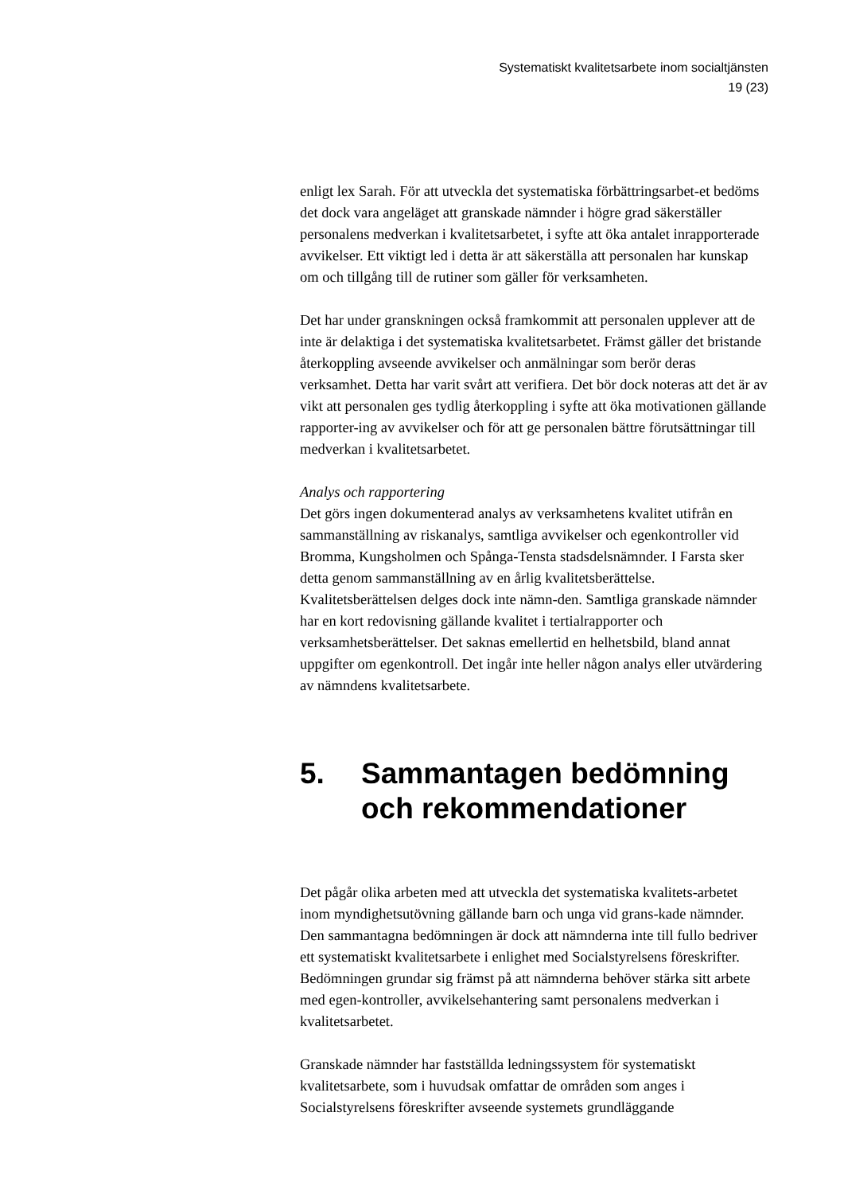Systematiskt kvalitetsarbete inom socialtjänsten
19 (23)
enligt lex Sarah. För att utveckla det systematiska förbättringsarbet-et bedöms det dock vara angeläget att granskade nämnder i högre grad säkerställer personalens medverkan i kvalitetsarbetet, i syfte att öka antalet inrapporterade avvikelser. Ett viktigt led i detta är att säkerställa att personalen har kunskap om och tillgång till de rutiner som gäller för verksamheten.
Det har under granskningen också framkommit att personalen upplever att de inte är delaktiga i det systematiska kvalitetsarbetet. Främst gäller det bristande återkoppling avseende avvikelser och anmälningar som berör deras verksamhet. Detta har varit svårt att verifiera. Det bör dock noteras att det är av vikt att personalen ges tydlig återkoppling i syfte att öka motivationen gällande rapporter-ing av avvikelser och för att ge personalen bättre förutsättningar till medverkan i kvalitetsarbetet.
Analys och rapportering
Det görs ingen dokumenterad analys av verksamhetens kvalitet utifrån en sammanställning av riskanalys, samtliga avvikelser och egenkontroller vid Bromma, Kungsholmen och Spånga-Tensta stadsdelsnämnder. I Farsta sker detta genom sammanställning av en årlig kvalitetsberättelse. Kvalitetsberättelsen delges dock inte nämn-den. Samtliga granskade nämnder har en kort redovisning gällande kvalitet i tertialrapporter och verksamhetsberättelser. Det saknas emellertid en helhetsbild, bland annat uppgifter om egenkontroll. Det ingår inte heller någon analys eller utvärdering av nämndens kvalitetsarbete.
5. Sammantagen bedömning och rekommendationer
Det pågår olika arbeten med att utveckla det systematiska kvalitets-arbetet inom myndighetsutövning gällande barn och unga vid grans-kade nämnder. Den sammantagna bedömningen är dock att nämnderna inte till fullo bedriver ett systematiskt kvalitetsarbete i enlighet med Socialstyrelsens föreskrifter. Bedömningen grundar sig främst på att nämnderna behöver stärka sitt arbete med egen-kontroller, avvikelsehantering samt personalens medverkan i kvalitetsarbetet.
Granskade nämnder har fastställda ledningssystem för systematiskt kvalitetsarbete, som i huvudsak omfattar de områden som anges i Socialstyrelsens föreskrifter avseende systemets grundläggande